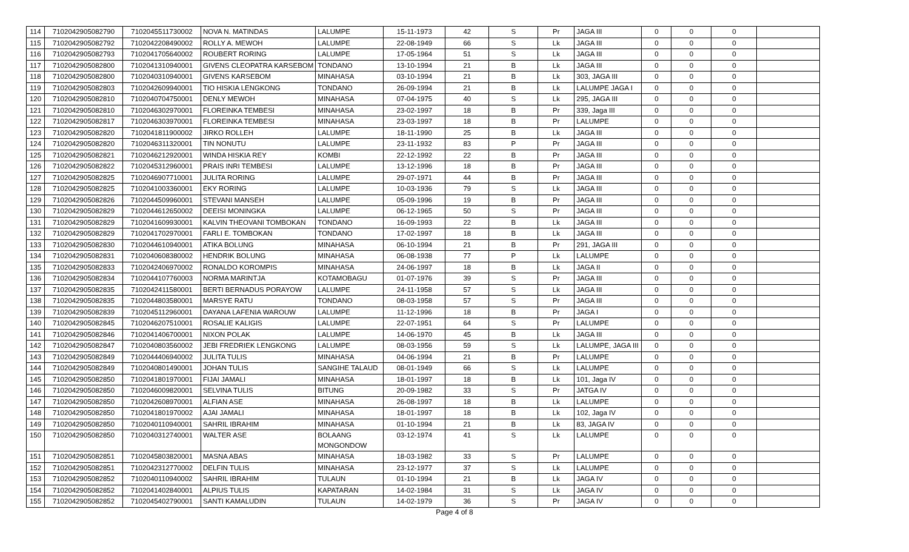| 114 | 7102042905082790 | 7102045511730002 | NOVA N. MATINDAS | LALUMPE | 15-11-1973 | 42 | S | Pr | JAGA III | 0 | 0 | 0 | |
| 115 | 7102042905082792 | 7102042208490002 | ROLLY A. MEWOH | LALUMPE | 22-08-1949 | 66 | S | Lk | JAGA III | 0 | 0 | 0 | |
| 116 | 7102042905082793 | 7102041705640002 | ROUBERT RORING | LALUMPE | 17-05-1964 | 51 | S | Lk | JAGA III | 0 | 0 | 0 | |
| 117 | 7102042905082800 | 7102041310940001 | GIVENS CLEOPATRA KARSEBOM | TONDANO | 13-10-1994 | 21 | B | Lk | JAGA III | 0 | 0 | 0 | |
| 118 | 7102042905082800 | 7102040310940001 | GIVENS KARSEBOM | MINAHASA | 03-10-1994 | 21 | B | Lk | 303, JAGA III | 0 | 0 | 0 | |
| 119 | 7102042905082803 | 7102042609940001 | TIO HISKIA LENGKONG | TONDANO | 26-09-1994 | 21 | B | Lk | LALUMPE JAGA I | 0 | 0 | 0 | |
| 120 | 7102042905082810 | 7102040704750001 | DENLY MEWOH | MINAHASA | 07-04-1975 | 40 | S | Lk | 295, JAGA III | 0 | 0 | 0 | |
| 121 | 7102042905082810 | 7102046302970001 | FLOREINKA TEMBESI | MINAHASA | 23-02-1997 | 18 | B | Pr | 339, Jaga III | 0 | 0 | 0 | |
| 122 | 7102042905082817 | 7102046303970001 | FLOREINKA TEMBESI | MINAHASA | 23-03-1997 | 18 | B | Pr | LALUMPE | 0 | 0 | 0 | |
| 123 | 7102042905082820 | 7102041811900002 | JIRKO ROLLEH | LALUMPE | 18-11-1990 | 25 | B | Lk | JAGA III | 0 | 0 | 0 | |
| 124 | 7102042905082820 | 7102046311320001 | TIN NONUTU | LALUMPE | 23-11-1932 | 83 | P | Pr | JAGA III | 0 | 0 | 0 | |
| 125 | 7102042905082821 | 7102046212920001 | WINDA HISKIA REY | KOMBI | 22-12-1992 | 22 | B | Pr | JAGA III | 0 | 0 | 0 | |
| 126 | 7102042905082822 | 7102045312960001 | PRAIS INRI TEMBESI | LALUMPE | 13-12-1996 | 18 | B | Pr | JAGA III | 0 | 0 | 0 | |
| 127 | 7102042905082825 | 7102046907710001 | JULITA RORING | LALUMPE | 29-07-1971 | 44 | B | Pr | JAGA III | 0 | 0 | 0 | |
| 128 | 7102042905082825 | 7102041003360001 | EKY RORING | LALUMPE | 10-03-1936 | 79 | S | Lk | JAGA III | 0 | 0 | 0 | |
| 129 | 7102042905082826 | 7102044509960001 | STEVANI MANSEH | LALUMPE | 05-09-1996 | 19 | B | Pr | JAGA III | 0 | 0 | 0 | |
| 130 | 7102042905082829 | 7102044612650002 | DEEISI MONINGKA | LALUMPE | 06-12-1965 | 50 | S | Pr | JAGA III | 0 | 0 | 0 | |
| 131 | 7102042905082829 | 7102041609930001 | KALVIN THEOVANI TOMBOKAN | TONDANO | 16-09-1993 | 22 | B | Lk | JAGA III | 0 | 0 | 0 | |
| 132 | 7102042905082829 | 7102041702970001 | FARLI E. TOMBOKAN | TONDANO | 17-02-1997 | 18 | B | Lk | JAGA III | 0 | 0 | 0 | |
| 133 | 7102042905082830 | 7102044610940001 | ATIKA BOLUNG | MINAHASA | 06-10-1994 | 21 | B | Pr | 291, JAGA III | 0 | 0 | 0 | |
| 134 | 7102042905082831 | 7102040608380002 | HENDRIK BOLUNG | MINAHASA | 06-08-1938 | 77 | P | Lk | LALUMPE | 0 | 0 | 0 | |
| 135 | 7102042905082833 | 7102042406970002 | RONALDO KOROMPIS | MINAHASA | 24-06-1997 | 18 | B | Lk | JAGA II | 0 | 0 | 0 | |
| 136 | 7102042905082834 | 7102044107760003 | NORMA MARINTJA | KOTAMOBAGU | 01-07-1976 | 39 | S | Pr | JAGA III | 0 | 0 | 0 | |
| 137 | 7102042905082835 | 7102042411580001 | BERTI BERNADUS PORAYOW | LALUMPE | 24-11-1958 | 57 | S | Lk | JAGA III | 0 | 0 | 0 | |
| 138 | 7102042905082835 | 7102044803580001 | MARSYE RATU | TONDANO | 08-03-1958 | 57 | S | Pr | JAGA III | 0 | 0 | 0 | |
| 139 | 7102042905082839 | 7102045112960001 | DAYANA LAFENIA WAROUW | LALUMPE | 11-12-1996 | 18 | B | Pr | JAGA I | 0 | 0 | 0 | |
| 140 | 7102042905082845 | 7102046207510001 | ROSALIE KALIGIS | LALUMPE | 22-07-1951 | 64 | S | Pr | LALUMPE | 0 | 0 | 0 | |
| 141 | 7102042905082846 | 7102041406700001 | NIXON POLAK | LALUMPE | 14-06-1970 | 45 | B | Lk | JAGA III | 0 | 0 | 0 | |
| 142 | 7102042905082847 | 7102040803560002 | JEBI FREDRIEK LENGKONG | LALUMPE | 08-03-1956 | 59 | S | Lk | LALUMPE, JAGA III | 0 | 0 | 0 | |
| 143 | 7102042905082849 | 7102044406940002 | JULITA TULIS | MINAHASA | 04-06-1994 | 21 | B | Pr | LALUMPE | 0 | 0 | 0 | |
| 144 | 7102042905082849 | 7102040801490001 | JOHAN TULIS | SANGIHE TALAUD | 08-01-1949 | 66 | S | Lk | LALUMPE | 0 | 0 | 0 | |
| 145 | 7102042905082850 | 7102041801970001 | FIJAI JAMALI | MINAHASA | 18-01-1997 | 18 | B | Lk | 101, Jaga IV | 0 | 0 | 0 | |
| 146 | 7102042905082850 | 7102046009820001 | SELVINA TULIS | BITUNG | 20-09-1982 | 33 | S | Pr | JATGA IV | 0 | 0 | 0 | |
| 147 | 7102042905082850 | 7102042608970001 | ALFIAN ASE | MINAHASA | 26-08-1997 | 18 | B | Lk | LALUMPE | 0 | 0 | 0 | |
| 148 | 7102042905082850 | 7102041801970002 | AJAI JAMALI | MINAHASA | 18-01-1997 | 18 | B | Lk | 102, Jaga IV | 0 | 0 | 0 | |
| 149 | 7102042905082850 | 7102040110940001 | SAHRIL IBRAHIM | MINAHASA | 01-10-1994 | 21 | B | Lk | 83, JAGA IV | 0 | 0 | 0 | |
| 150 | 7102042905082850 | 7102040312740001 | WALTER ASE | BOLAANG MONGONDOW | 03-12-1974 | 41 | S | Lk | LALUMPE | 0 | 0 | 0 | |
| 151 | 7102042905082851 | 7102045803820001 | MASNA ABAS | MINAHASA | 18-03-1982 | 33 | S | Pr | LALUMPE | 0 | 0 | 0 | |
| 152 | 7102042905082851 | 7102042312770002 | DELFIN TULIS | MINAHASA | 23-12-1977 | 37 | S | Lk | LALUMPE | 0 | 0 | 0 | |
| 153 | 7102042905082852 | 7102040110940002 | SAHRIL IBRAHIM | TULAUN | 01-10-1994 | 21 | B | Lk | JAGA IV | 0 | 0 | 0 | |
| 154 | 7102042905082852 | 7102041402840001 | ALPIUS TULIS | KAPATARAN | 14-02-1984 | 31 | S | Lk | JAGA IV | 0 | 0 | 0 | |
| 155 | 7102042905082852 | 7102045402790001 | SANTI KAMALUDIN | TULAUN | 14-02-1979 | 36 | S | Pr | JAGA IV | 0 | 0 | 0 | |
Page 4 of 8